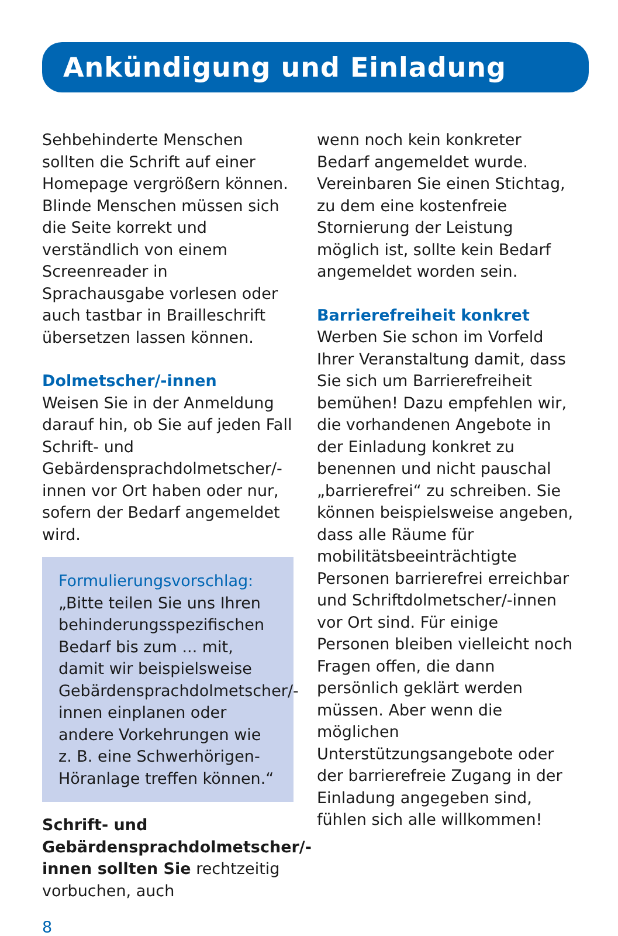Ankündigung und Einladung
Sehbehinderte Menschen sollten die Schrift auf einer Homepage vergrößern können. Blinde Menschen müssen sich die Seite korrekt und verständlich von einem Screenreader in Sprachausgabe vorlesen oder auch tastbar in Brailleschrift übersetzen lassen können.
Dolmetscher/-innen
Weisen Sie in der Anmeldung darauf hin, ob Sie auf jeden Fall Schrift- und Gebärdensprachdolmetscher/-innen vor Ort haben oder nur, sofern der Bedarf angemeldet wird.
Formulierungsvorschlag:
„Bitte teilen Sie uns Ihren behinderungsspezifischen Bedarf bis zum ... mit, damit wir beispielsweise Gebärdensprachdolmetscher/-innen einplanen oder andere Vorkehrungen wie z. B. eine Schwerhörigen-Höranlage treffen können.“
Schrift- und Gebärdensprachdolmetscher/-innen sollten Sie rechtzeitig vorbuchen, auch
wenn noch kein konkreter Bedarf angemeldet wurde. Vereinbaren Sie einen Stichtag, zu dem eine kostenfreie Stornierung der Leistung möglich ist, sollte kein Bedarf angemeldet worden sein.
Barrierefreiheit konkret
Werben Sie schon im Vorfeld Ihrer Veranstaltung damit, dass Sie sich um Barrierefreiheit bemühen! Dazu empfehlen wir, die vorhandenen Angebote in der Einladung konkret zu benennen und nicht pauschal „barrierefrei“ zu schreiben. Sie können beispielsweise angeben, dass alle Räume für mobilitätsbeeinträchtigte Personen barrierefrei erreichbar und Schriftdolmetscher/-innen vor Ort sind. Für einige Personen bleiben vielleicht noch Fragen offen, die dann persönlich geklärt werden müssen. Aber wenn die möglichen Unterstützungsangebote oder der barrierefreie Zugang in der Einladung angegeben sind, fühlen sich alle willkommen!
8